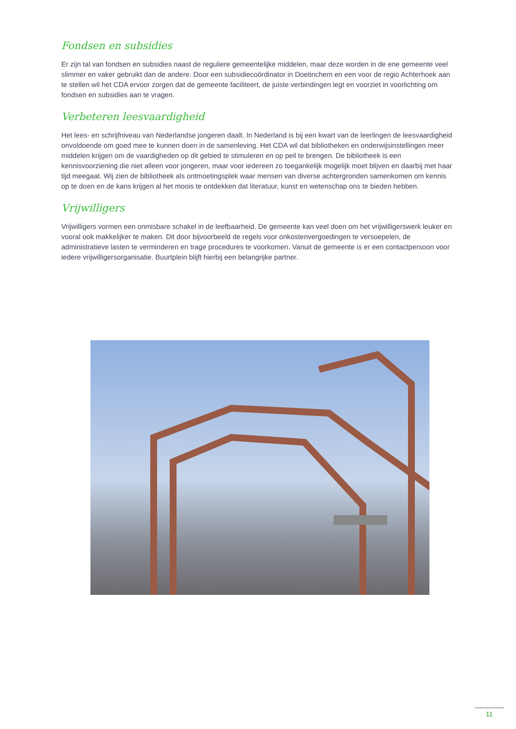Fondsen en subsidies
Er zijn tal van fondsen en subsidies naast de reguliere gemeentelijke middelen, maar deze worden in de ene gemeente veel slimmer en vaker gebruikt dan de andere. Door een subsidiecoördinator in Doetinchem en een voor de regio Achterhoek aan te stellen wil het CDA ervoor zorgen dat de gemeente faciliteert, de juiste verbindingen legt en voorziet in voorlichting om fondsen en subsidies aan te vragen.
Verbeteren leesvaardigheid
Het lees- en schrijfniveau van Nederlandse jongeren daalt. In Nederland is bij een kwart van de leerlingen de leesvaardigheid onvoldoende om goed mee te kunnen doen in de samenleving. Het CDA wil dat bibliotheken en onderwijsinstellingen meer middelen krijgen om de vaardigheden op dit gebied te stimuleren en op peil te brengen. De bibliotheek is een kennisvoorziening die niet alleen voor jongeren, maar voor iedereen zo toegankelijk mogelijk moet blijven en daarbij met haar tijd meegaat. Wij zien de bibliotheek als ontmoetingsplek waar mensen van diverse achtergronden samenkomen om kennis op te doen en de kans krijgen al het moois te ontdekken dat literatuur, kunst en wetenschap ons te bieden hebben.
Vrijwilligers
Vrijwilligers vormen een onmisbare schakel in de leefbaarheid. De gemeente kan veel doen om het vrijwilligerswerk leuker en vooral ook makkelijker te maken. Dit door bijvoorbeeld de regels voor onkostenvergoedingen te versoepelen, de administratieve lasten te verminderen en trage procedures te voorkomen. Vanuit de gemeente is er een contactpersoon voor iedere vrijwilligersorganisatie. Buurtplein blijft hierbij een belangrijke partner.
11